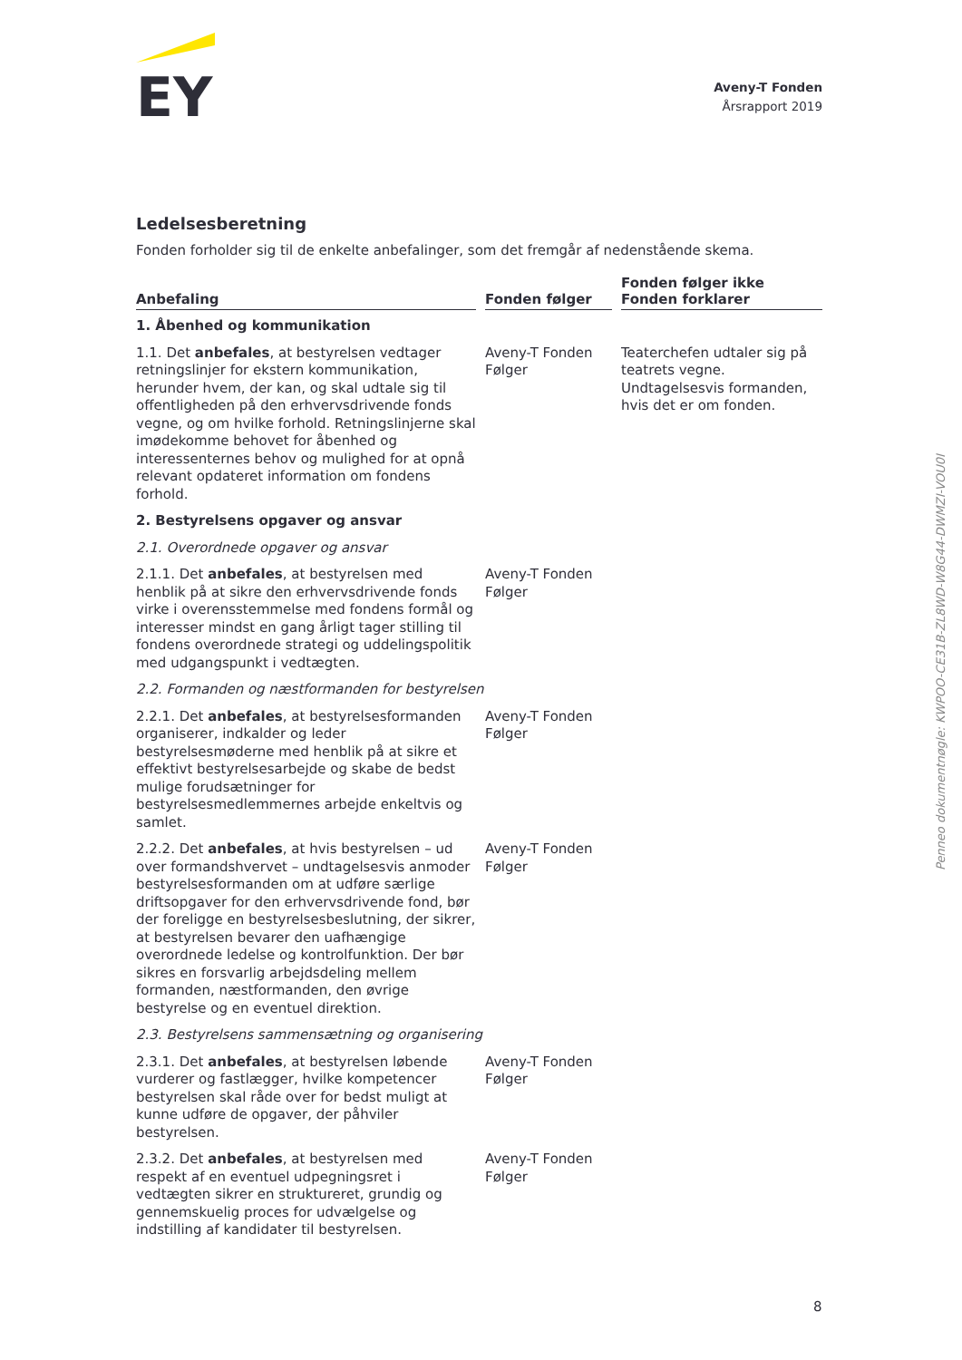EY
Aveny-T Fonden
Årsrapport 2019
Ledelsesberetning
Fonden forholder sig til de enkelte anbefalinger, som det fremgår af nedenstående skema.
| Anbefaling | Fonden følger | Fonden følger ikke Fonden forklarer |
| --- | --- | --- |
| 1. Åbenhed og kommunikation | | |
| 1.1. Det anbefales , at bestyrelsen vedtager retningslinjer for ekstern kommunikation, herunder hvem, der kan, og skal udtale sig til offentligheden på den erhvervsdrivende fonds vegne, og om hvilke forhold. Retningslinjerne skal imødekomme behovet for åbenhed og interessenternes behov og mulighed for at opnå relevant opdateret information om fondens forhold. | Aveny-T Fonden Følger | Teaterchefen udtaler sig på teatrets vegne. Undtagelsesvis formanden, hvis det er om fonden. |
| 2. Bestyrelsens opgaver og ansvar | | |
| 2.1. Overordnede opgaver og ansvar | | |
| 2.1.1. Det anbefales , at bestyrelsen med henblik på at sikre den erhvervsdrivende fonds virke i overensstemmelse med fondens formål og interesser mindst en gang årligt tager stilling til fondens overordnede strategi og uddelingspolitik med udgangspunkt i vedtægten. | Aveny-T Fonden Følger | |
| 2.2. Formanden og næstformanden for bestyrelsen | | |
| 2.2.1. Det anbefales , at bestyrelsesformanden organiserer, indkalder og leder bestyrelsesmøderne med henblik på at sikre et effektivt bestyrelsesarbejde og skabe de bedst mulige forudsætninger for bestyrelsesmedlemmernes arbejde enkeltvis og samlet. | Aveny-T Fonden Følger | |
| 2.2.2. Det anbefales , at hvis bestyrelsen – ud over formandshvervet – undtagelsesvis anmoder bestyrelsesformanden om at udføre særlige driftsopgaver for den erhvervsdrivende fond, bør der foreligge en bestyrelsesbeslutning, der sikrer, at bestyrelsen bevarer den uafhængige overordnede ledelse og kontrolfunktion. Der bør sikres en forsvarlig arbejdsdeling mellem formanden, næstformanden, den øvrige bestyrelse og en eventuel direktion. | Aveny-T Fonden Følger | |
| 2.3. Bestyrelsens sammensætning og organisering | | |
| 2.3.1. Det anbefales , at bestyrelsen løbende vurderer og fastlægger, hvilke kompetencer bestyrelsen skal råde over for bedst muligt at kunne udføre de opgaver, der påhviler bestyrelsen. | Aveny-T Fonden Følger | |
| 2.3.2. Det anbefales , at bestyrelsen med respekt af en eventuel udpegningsret i vedtægten sikrer en struktureret, grundig og gennemskuelig proces for udvælgelse og indstilling af kandidater til bestyrelsen. | Aveny-T Fonden Følger | |
Penneo dokumentnøgle: KWPOO-CE31B-ZL8WD-W8G44-DWMZI-VOU0I
8